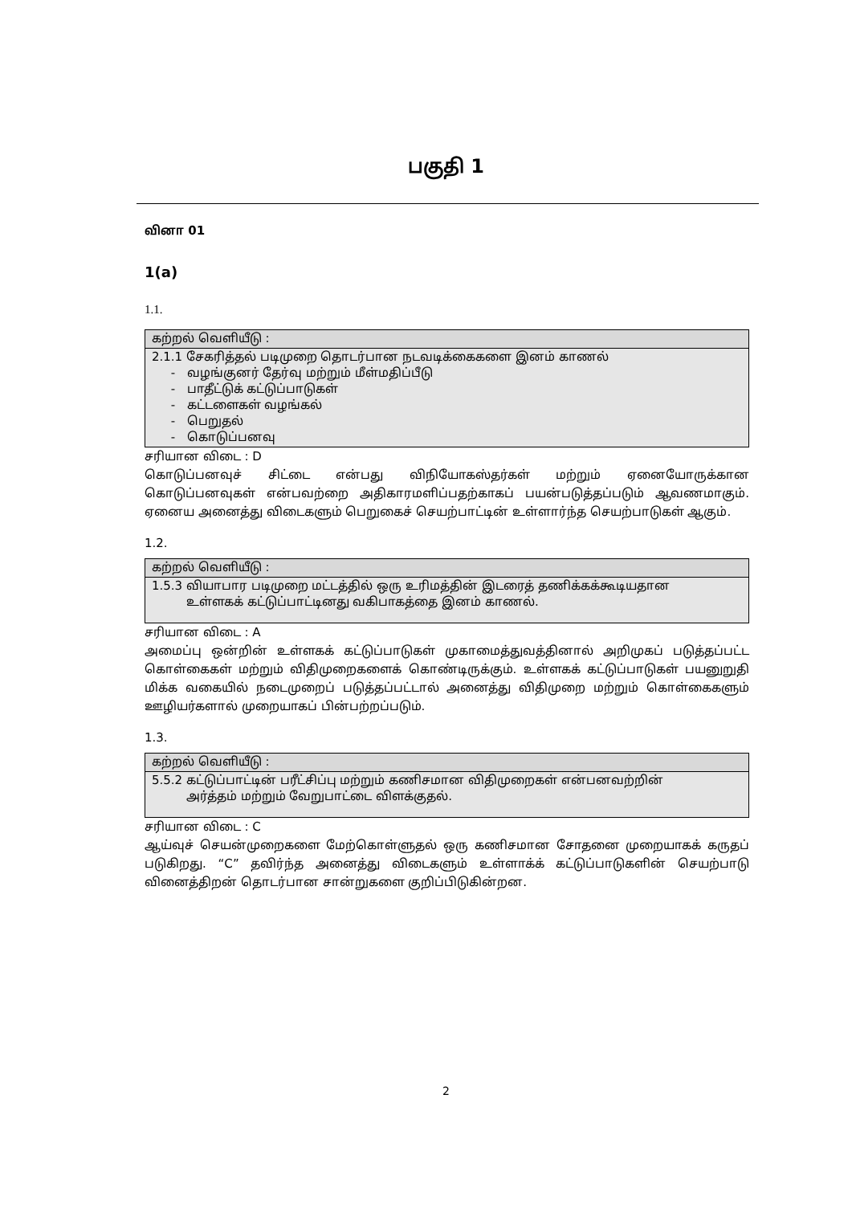பகுதி 1
வினா 01
1(a)
1.1.
| கற்றல் வெளியீடு : |
| 2.1.1 சேகரித்தல் படிமுறை தொடர்பான நடவடிக்கைகளை இனம் காணல் - வழங்குனர் தேர்வு மற்றும் மீள்மதிப்பீடு - பாதீட்டுக் கட்டுப்பாடுகள் - கட்டளைகள் வழங்கல் - பெறுதல் - கொடுப்பனவு |
சரியான விடை : D
கொடுப்பனவுச் சிட்டை என்பது விநியோகஸ்தர்கள் மற்றும் ஏனையோருக்கான கொடுப்பனவுகள் என்பவற்றை அதிகாரமளிப்பதற்காகப் பயன்படுத்தப்படும் ஆவணமாகும். ஏனைய அனைத்து விடைகளும் பெறுகைச் செயற்பாட்டின் உள்ளார்ந்த செயற்பாடுகள் ஆகும்.
1.2.
| கற்றல் வெளியீடு : |
| 1.5.3 வியாபார படிமுறை மட்டத்தில் ஒரு உரிமத்தின் இடரைத் தணிக்கக்கூடியதான உள்ளகக் கட்டுப்பாட்டினது வகிபாகத்தை இனம் காணல். |
சரியான விடை : A
அமைப்பு ஒன்றின் உள்ளகக் கட்டுப்பாடுகள் முகாமைத்துவத்தினால் அறிமுகப் படுத்தப்பட்ட கொள்கைகள் மற்றும் விதிமுறைகளைக் கொண்டிருக்கும். உள்ளகக் கட்டுப்பாடுகள் பயனுறுதி மிக்க வகையில் நடைமுறைப் படுத்தப்பட்டால் அனைத்து விதிமுறை மற்றும் கொள்கைகளும் ஊழியர்களால் முறையாகப் பின்பற்றப்படும்.
1.3.
| கற்றல் வெளியீடு : |
| 5.5.2 கட்டுப்பாட்டின் பரீட்சிப்பு மற்றும் கணிசமான விதிமுறைகள் என்பனவற்றின் அர்த்தம் மற்றும் வேறுபாட்டை விளக்குதல். |
சரியான விடை : C
ஆய்வுச் செயன்முறைகளை மேற்கொள்ளுதல் ஒரு கணிசமான சோதனை முறையாகக் கருதப் படுகிறது. “C” தவிர்ந்த அனைத்து விடைகளும் உள்ளாக்க் கட்டுப்பாடுகளின் செயற்பாடு வினைத்திறன் தொடர்பான சான்றுகளை குறிப்பிடுகின்றன.
2